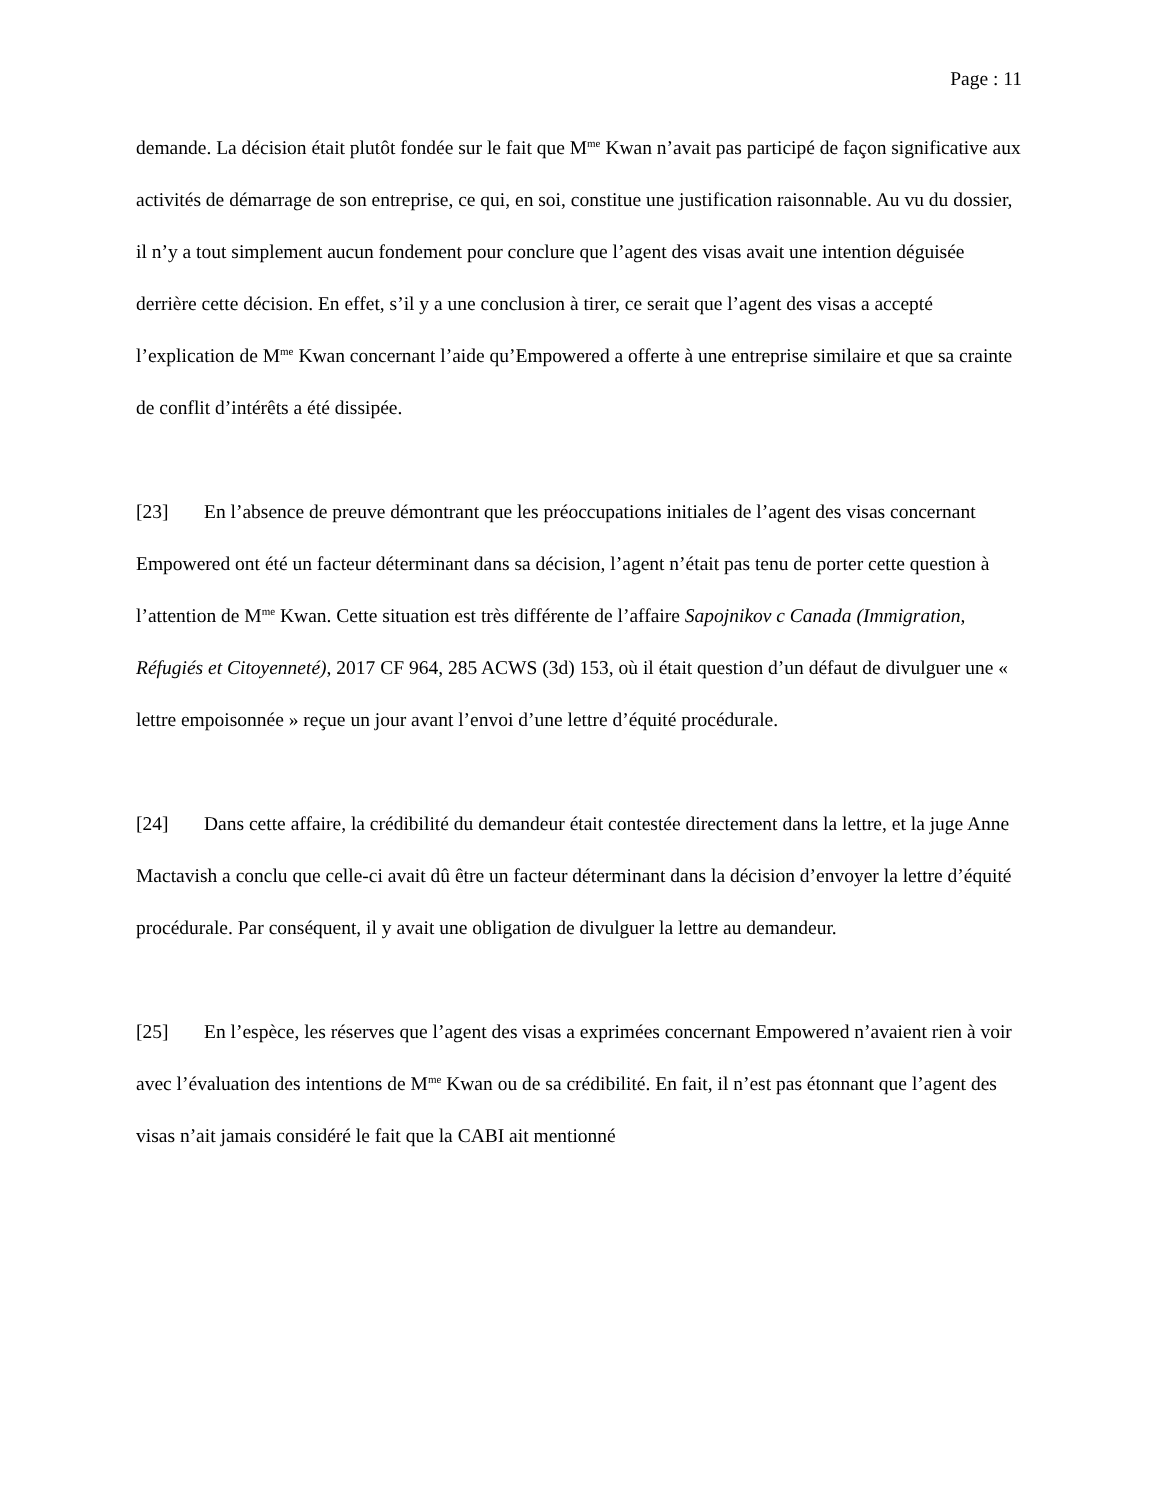Page : 11
demande. La décision était plutôt fondée sur le fait que M<sup>me</sup> Kwan n’avait pas participé de façon significative aux activités de démarrage de son entreprise, ce qui, en soi, constitue une justification raisonnable. Au vu du dossier, il n’y a tout simplement aucun fondement pour conclure que l’agent des visas avait une intention déguisée derrière cette décision. En effet, s’il y a une conclusion à tirer, ce serait que l’agent des visas a accepté l’explication de M<sup>me</sup> Kwan concernant l’aide qu’Empowered a offerte à une entreprise similaire et que sa crainte de conflit d’intérêts a été dissipée.
[23] En l’absence de preuve démontrant que les préoccupations initiales de l’agent des visas concernant Empowered ont été un facteur déterminant dans sa décision, l’agent n’était pas tenu de porter cette question à l’attention de M<sup>me</sup> Kwan. Cette situation est très différente de l’affaire Sapojnikov c Canada (Immigration, Réfugiés et Citoyenneté), 2017 CF 964, 285 ACWS (3d) 153, où il était question d’un défaut de divulguer une « lettre empoisonnée » reçue un jour avant l’envoi d’une lettre d’équité procédurale.
[24] Dans cette affaire, la crédibilité du demandeur était contestée directement dans la lettre, et la juge Anne Mactavish a conclu que celle-ci avait dû être un facteur déterminant dans la décision d’envoyer la lettre d’équité procédurale. Par conséquent, il y avait une obligation de divulguer la lettre au demandeur.
[25] En l’espèce, les réserves que l’agent des visas a exprimées concernant Empowered n’avaient rien à voir avec l’évaluation des intentions de M<sup>me</sup> Kwan ou de sa crédibilité. En fait, il n’est pas étonnant que l’agent des visas n’ait jamais considéré le fait que la CABI ait mentionné